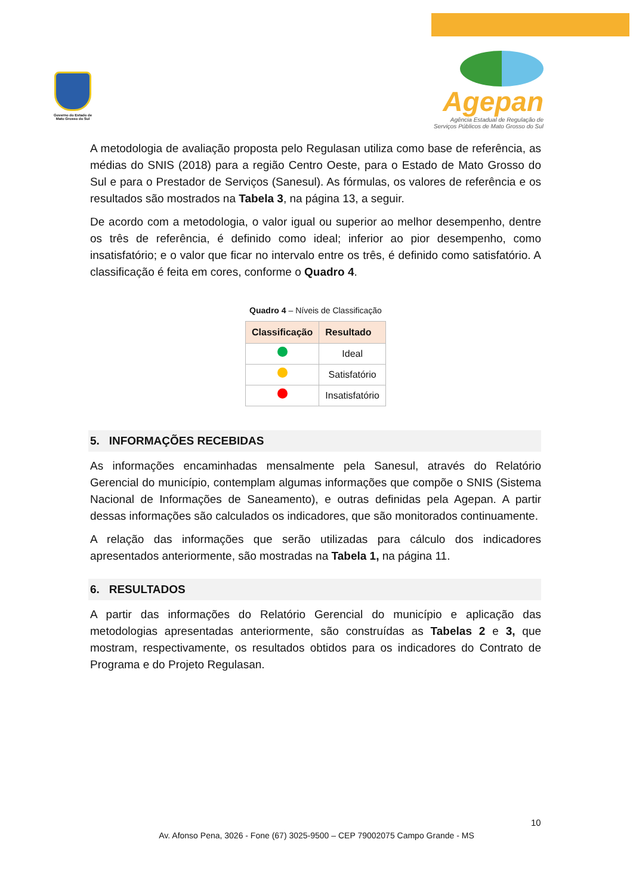Governo do Estado de Mato Grosso do Sul
Agepan
Agência Estadual de Regulação de
Serviços Públicos de Mato Grosso do Sul
A metodologia de avaliação proposta pelo Regulasan utiliza como base de referência, as médias do SNIS (2018) para a região Centro Oeste, para o Estado de Mato Grosso do Sul e para o Prestador de Serviços (Sanesul). As fórmulas, os valores de referência e os resultados são mostrados na Tabela 3, na página 13, a seguir.
De acordo com a metodologia, o valor igual ou superior ao melhor desempenho, dentre os três de referência, é definido como ideal; inferior ao pior desempenho, como insatisfatório; e o valor que ficar no intervalo entre os três, é definido como satisfatório. A classificação é feita em cores, conforme o Quadro 4.
Quadro 4 – Níveis de Classificação
| Classificação | Resultado |
| --- | --- |
| | Ideal |
| | Satisfatório |
| | Insatisfatório |
5. INFORMAÇÕES RECEBIDAS
As informações encaminhadas mensalmente pela Sanesul, através do Relatório Gerencial do município, contemplam algumas informações que compõe o SNIS (Sistema Nacional de Informações de Saneamento), e outras definidas pela Agepan. A partir dessas informações são calculados os indicadores, que são monitorados continuamente.
A relação das informações que serão utilizadas para cálculo dos indicadores apresentados anteriormente, são mostradas na Tabela 1, na página 11.
6. RESULTADOS
A partir das informações do Relatório Gerencial do município e aplicação das metodologias apresentadas anteriormente, são construídas as Tabelas 2 e 3, que mostram, respectivamente, os resultados obtidos para os indicadores do Contrato de Programa e do Projeto Regulasan.
10
Av. Afonso Pena, 3026 - Fone (67) 3025-9500 – CEP 79002075 Campo Grande - MS